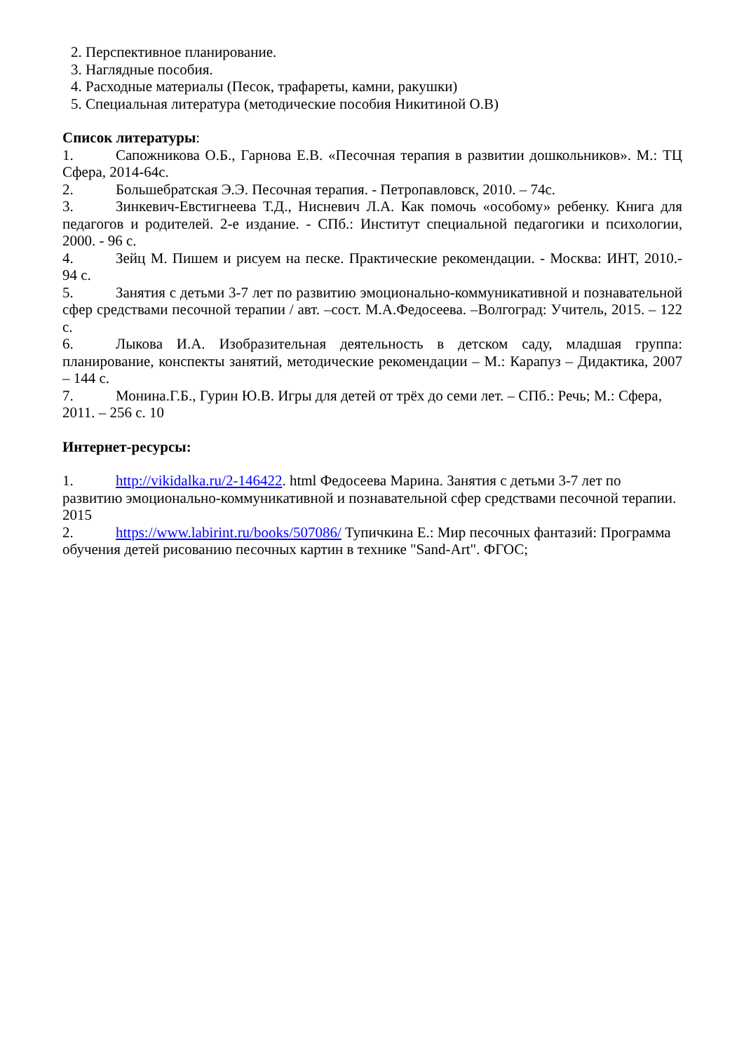2. Перспективное планирование.
3. Наглядные пособия.
4. Расходные материалы (Песок, трафареты, камни, ракушки)
5. Специальная литература (методические пособия Никитиной О.В)
Список литературы:
1. Сапожникова О.Б., Гарнова Е.В. «Песочная терапия в развитии дошкольников». М.: ТЦ Сфера, 2014-64с.
2. Большебратская Э.Э. Песочная терапия. - Петропавловск, 2010. – 74с.
3. Зинкевич-Евстигнеева Т.Д., Нисневич Л.А. Как помочь «особому» ребенку. Книга для педагогов и родителей. 2-е издание. - СПб.: Институт специальной педагогики и психологии, 2000. - 96 с.
4. Зейц М. Пишем и рисуем на песке. Практические рекомендации. - Москва: ИНТ, 2010.- 94 с.
5. Занятия с детьми 3-7 лет по развитию эмоционально-коммуникативной и познавательной сфер средствами песочной терапии / авт. –сост. М.А.Федосеева. –Волгоград: Учитель, 2015. – 122 с.
6. Лыкова И.А. Изобразительная деятельность в детском саду, младшая группа: планирование, конспекты занятий, методические рекомендации – М.: Карапуз – Дидактика, 2007 – 144 с.
7. Монина.Г.Б., Гурин Ю.В. Игры для детей от трёх до семи лет. – СПб.: Речь; М.: Сфера, 2011. – 256 с. 10
Интернет-ресурсы:
1. http://vikidalka.ru/2-146422. html Федосеева Марина. Занятия с детьми 3-7 лет по развитию эмоционально-коммуникативной и познавательной сфер средствами песочной терапии. 2015
2. https://www.labirint.ru/books/507086/ Тупичкина Е.: Мир песочных фантазий: Программа обучения детей рисованию песочных картин в технике "Sand-Art". ФГОС;